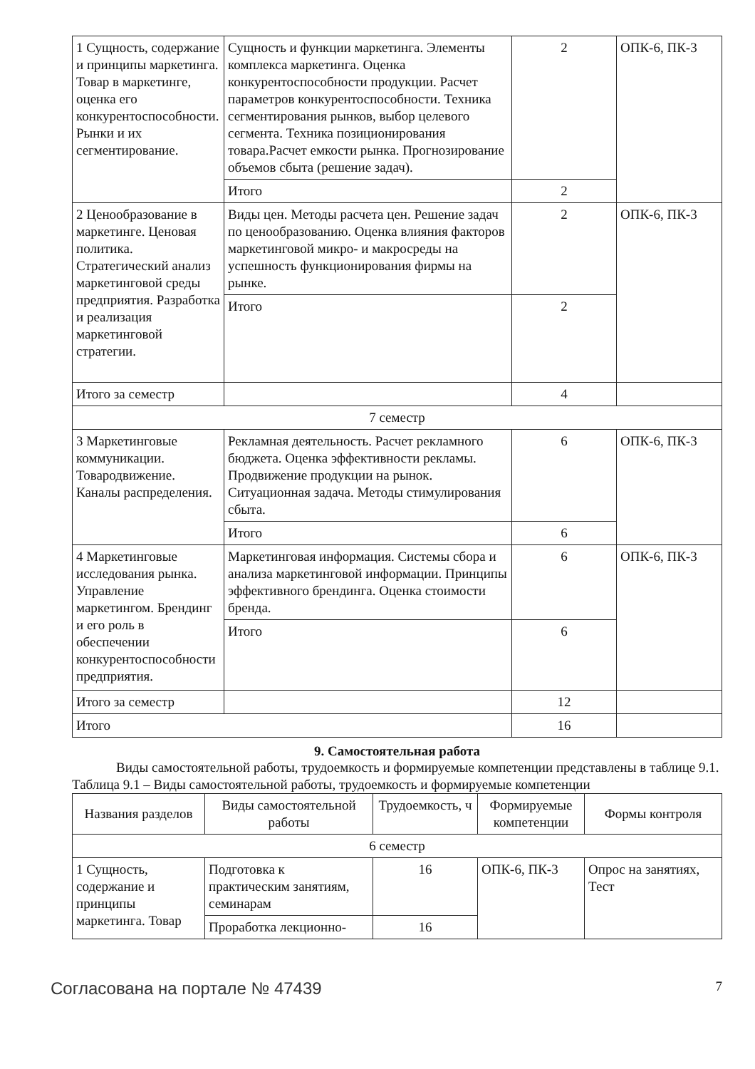| 1 Сущность, содержание и принципы маркетинга. Товар в маркетинге, оценка его конкурентоспособнос­ти. Рынки и их сегментирование. | Сущность и функции маркетинга. Элементы комплекса маркетинга. Оценка конкурентоспособности продукции. Расчет параметров конкурентоспособности. Техника сегментирования рынков, выбор целевого сегмента. Техника позиционирования товара.Расчет емкости рынка. Прогнозирование объемов сбыта (решение задач). | 2 | ОПК-6, ПК-3 |
| | Итого | 2 | |
| 2 Ценообразование в маркетинге. Ценовая политика. Стратегический анализ маркетинговой среды предприятия. Разработка и реализация маркетинговой стратегии. | Виды цен. Методы расчета цен. Решение задач по ценообразованию. Оценка влияния факторов маркетинговой микро- и макросреды на успешность функционирования фирмы на рынке. | 2 | ОПК-6, ПК-3 |
| | Итого | 2 | |
| Итого за семестр | | 4 | |
| 7 семестр | | | |
| 3 Маркетинговые коммуникации. Товародвижение. Каналы распределения. | Рекламная деятельность. Расчет рекламного бюджета. Оценка эффективности рекламы. Продвижение продукции на рынок. Ситуационная задача. Методы стимулирования сбыта. | 6 | ОПК-6, ПК-3 |
| | Итого | 6 | |
| 4 Маркетинговые исследования рынка. Управление маркетингом. Брендинг и его роль в обеспечении конкурентоспособнос­ти предприятия. | Маркетинговая информация. Системы сбора и анализа маркетинговой информации. Принципы эффективного брендинга. Оценка стоимости бренда. | 6 | ОПК-6, ПК-3 |
| | Итого | 6 | |
| Итого за семестр | | 12 | |
| Итого | | 16 | |
9. Самостоятельная работа
Виды самостоятельной работы, трудоемкость и формируемые компетенции представлены в таблице 9.1.
Таблица 9.1 – Виды самостоятельной работы, трудоемкость и формируемые компетенции
| Названия разделов | Виды самостоятельной работы | Трудоемкость, ч | Формируемые компетенции | Формы контроля |
| --- | --- | --- | --- | --- |
| 6 семестр | | | | |
| 1 Сущность, содержание и принципы маркетинга. Товар | Подготовка к практическим занятиям, семинарам | 16 | ОПК-6, ПК-3 | Опрос на занятиях, Тест |
| | Проработка лекционно- | 16 | | |
Согласована на портале № 47439 7